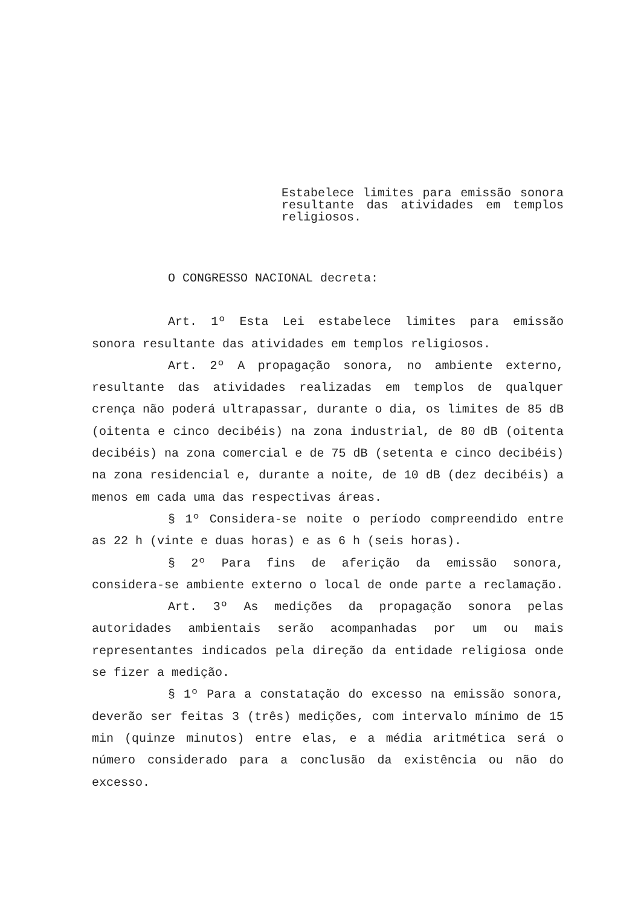Estabelece limites para emissão sonora resultante das atividades em templos religiosos.
O CONGRESSO NACIONAL decreta:
Art. 1º Esta Lei estabelece limites para emissão sonora resultante das atividades em templos religiosos.
Art. 2º A propagação sonora, no ambiente externo, resultante das atividades realizadas em templos de qualquer crença não poderá ultrapassar, durante o dia, os limites de 85 dB (oitenta e cinco decibéis) na zona industrial, de 80 dB (oitenta decibéis) na zona comercial e de 75 dB (setenta e cinco decibéis) na zona residencial e, durante a noite, de 10 dB (dez decibéis) a menos em cada uma das respectivas áreas.
§ 1º Considera-se noite o período compreendido entre as 22 h (vinte e duas horas) e as 6 h (seis horas).
§ 2º Para fins de aferição da emissão sonora, considera-se ambiente externo o local de onde parte a reclamação.
Art. 3º As medições da propagação sonora pelas autoridades ambientais serão acompanhadas por um ou mais representantes indicados pela direção da entidade religiosa onde se fizer a medição.
§ 1º Para a constatação do excesso na emissão sonora, deverão ser feitas 3 (três) medições, com intervalo mínimo de 15 min (quinze minutos) entre elas, e a média aritmética será o número considerado para a conclusão da existência ou não do excesso.